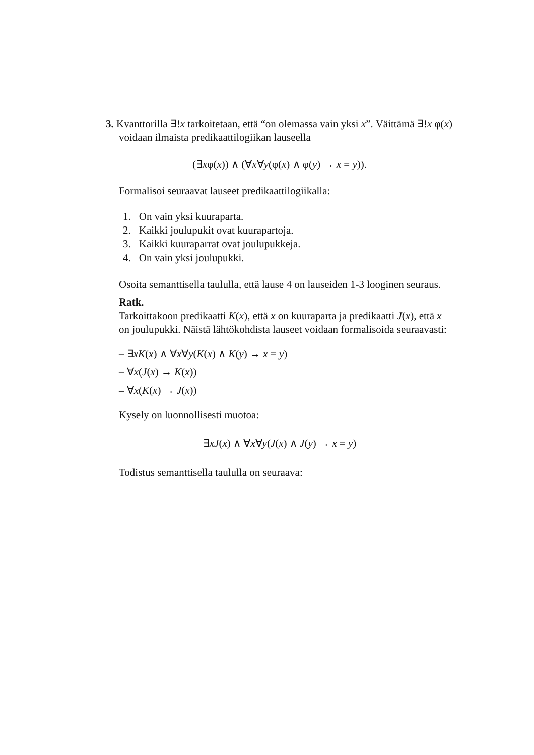3. Kvanttorilla ∃!x tarkoitetaan, että “on olemassa vain yksi x”. Väittämä ∃!x φ(x)
voidaan ilmaista predikaattilogiikan lauseella
(∃xφ(x)) ∧ (∀x∀y(φ(x) ∧ φ(y) → x = y)).
Formalisoi seuraavat lauseet predikaattilogiikalla:
| 1. | On vain yksi kuuraparta. |
| 2. | Kaikki joulupukit ovat kuurapartoja. |
| 3. | Kaikki kuuraparrat ovat joulupukkeja. |
| 4. | On vain yksi joulupukki. |
Osoita semanttisella taululla, että lause 4 on lauseiden 1-3 looginen seuraus.
Ratk.
Tarkoittakoon predikaatti K(x), että x on kuuraparta ja predikaatti J(x), että x on joulupukki. Näistä lähtökohdista lauseet voidaan formalisoida seuraavasti:
– ∃xK(x) ∧ ∀x∀y(K(x) ∧ K(y) → x = y)
– ∀x(J(x) → K(x))
– ∀x(K(x) → J(x))
Kysely on luonnollisesti muotoa:
∃xJ(x) ∧ ∀x∀y(J(x) ∧ J(y) → x = y)
Todistus semanttisella taululla on seuraava: